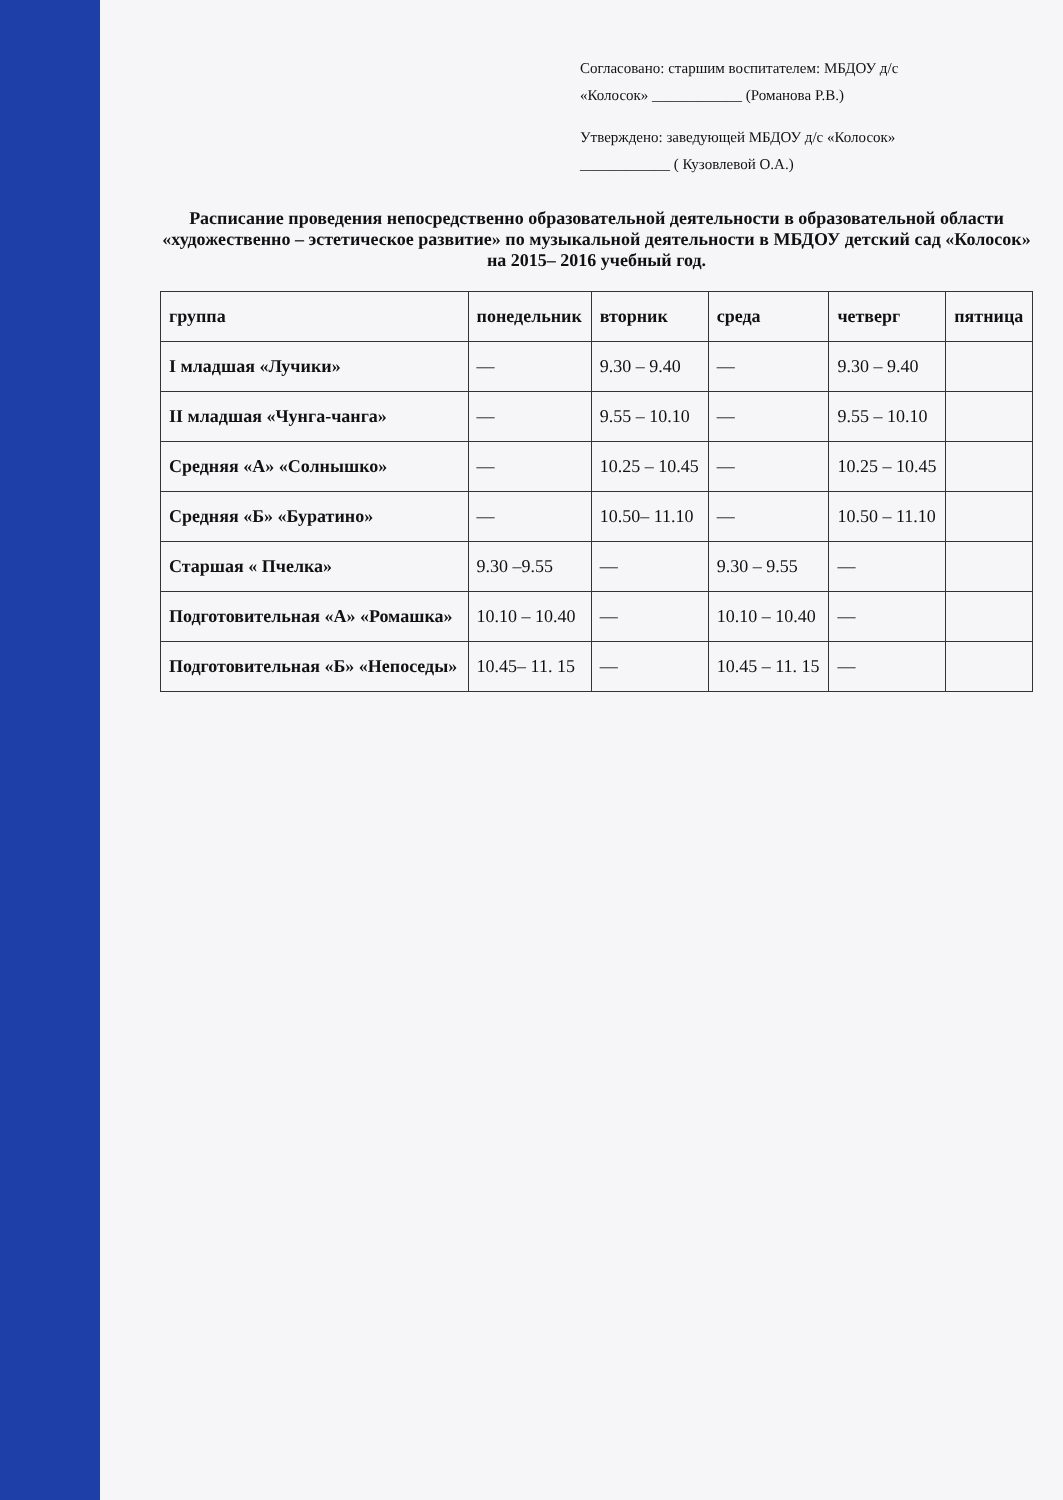Согласовано: старшим воспитателем: МБДОУ д/с
«Колосок» ____________ (Романова Р.В.)
Утверждено: заведующей МБДОУ д/с «Колосок»
____________ ( Кузовлевой О.А.)
Расписание проведения непосредственно образовательной деятельности в образовательной области «художественно – эстетическое развитие» по музыкальной деятельности в МБДОУ детский сад «Колосок» на 2015– 2016 учебный год.
| группа | понедельник | вторник | среда | четверг | пятница |
| --- | --- | --- | --- | --- | --- |
| I младшая «Лучики» | — | 9.30 – 9.40 | — | 9.30 – 9.40 | |
| II младшая «Чунга-чанга» | — | 9.55 – 10.10 | — | 9.55 – 10.10 | |
| Средняя «А» «Солнышко» | — | 10.25 – 10.45 | — | 10.25 – 10.45 | |
| Средняя «Б» «Буратино» | — | 10.50– 11.10 | — | 10.50 – 11.10 | |
| Старшая « Пчелка» | 9.30 –9.55 | — | 9.30 – 9.55 | — | |
| Подготовительная «А» «Ромашка» | 10.10 – 10.40 | — | 10.10 – 10.40 | — | |
| Подготовительная «Б» «Непоседы» | 10.45– 11. 15 | — | 10.45 – 11. 15 | — | |